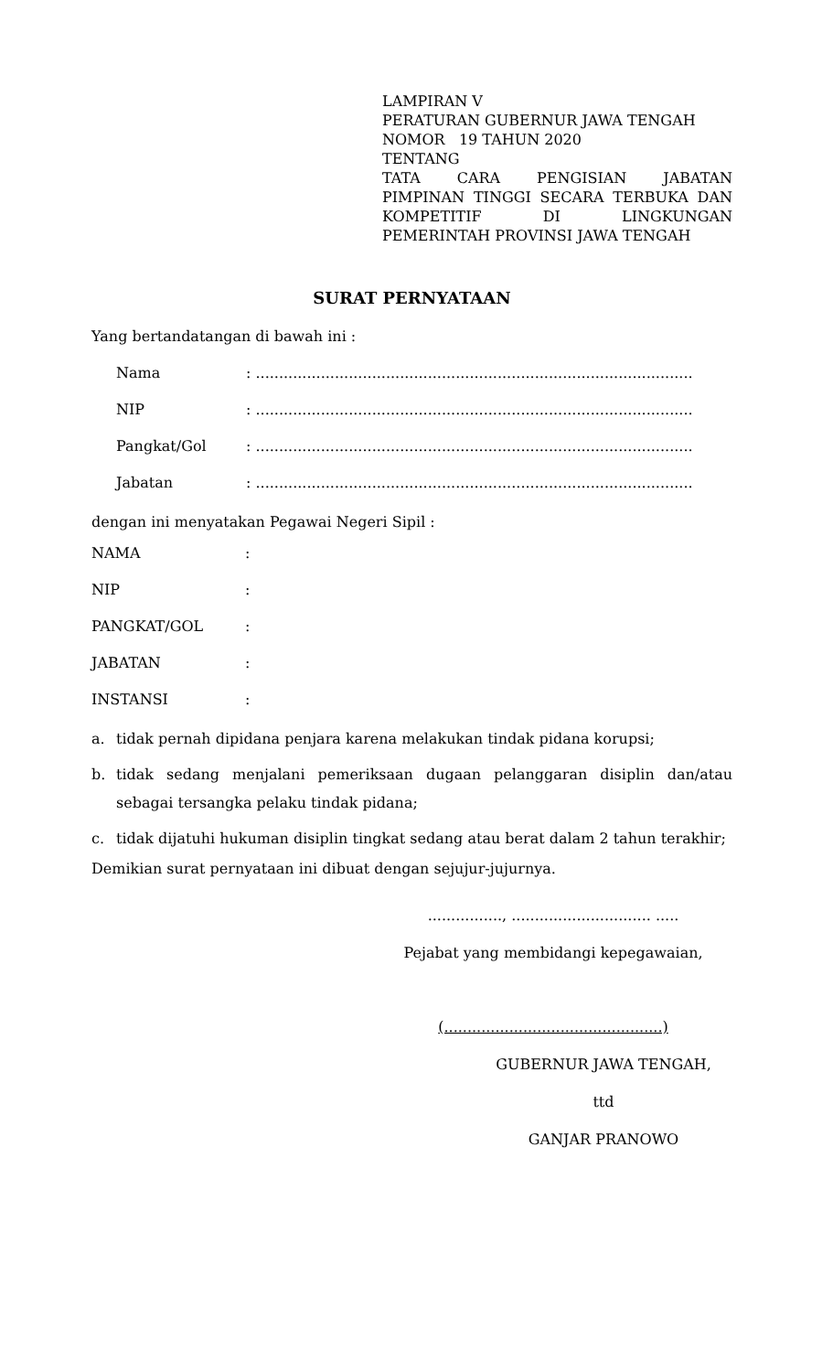LAMPIRAN V
PERATURAN GUBERNUR JAWA TENGAH
NOMOR 19 TAHUN 2020
TENTANG
TATA CARA PENGISIAN JABATAN
PIMPINAN TINGGI SECARA TERBUKA DAN
KOMPETITIF DI LINGKUNGAN
PEMERINTAH PROVINSI JAWA TENGAH
SURAT PERNYATAAN
Yang bertandatangan di bawah ini :
Nama: ..............................................................................................
NIP: ..............................................................................................
Pangkat/Gol: ..............................................................................................
Jabatan: ..............................................................................................
dengan ini menyatakan Pegawai Negeri Sipil :
NAMA:
NIP:
PANGKAT/GOL:
JABATAN:
INSTANSI:
a. tidak pernah dipidana penjara karena melakukan tindak pidana korupsi;
b. tidak sedang menjalani pemeriksaan dugaan pelanggaran disiplin dan/atau sebagai tersangka pelaku tindak pidana;
c. tidak dijatuhi hukuman disiplin tingkat sedang atau berat dalam 2 tahun terakhir;
Demikian surat pernyataan ini dibuat dengan sejujur-jujurnya.
................, .............................. .....
Pejabat yang membidangi kepegawaian,
(...............................................)
GUBERNUR JAWA TENGAH,
ttd
GANJAR PRANOWO